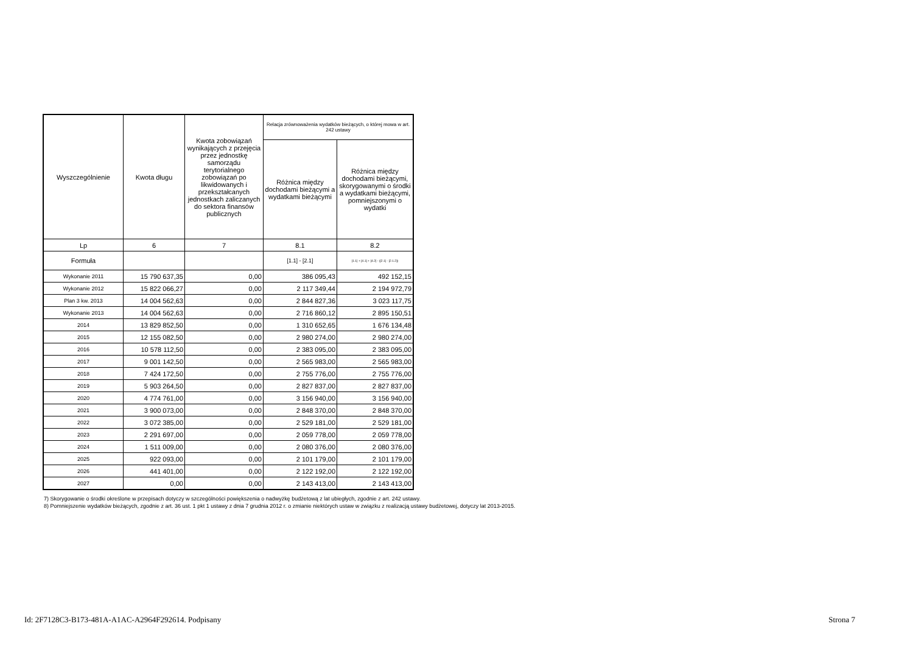| Wyszczególnienie | Kwota długu | Kwota zobowiązań wynikających z przejęcia przez jednostkę samorządu terytorialnego zobowiązań po likwidowanych i przekształcanych jednostkach zaliczanych do sektora finansów publicznych | Relacja zrównoważenia wydatków bieżących, o której mowa w art. 242 ustawy | |
| --- | --- | --- | --- | --- |
| | | | Różnica między dochodami bieżącymi a wydatkami bieżącymi | Różnica między dochodami bieżącymi, skorygowanymi o środki a wydatkami bieżącymi, pomniejszonymi o wydatki |
| Lp | 6 | 7 | 8.1 | 8.2 |
| Formuła | | | [1.1] - [2.1] | [1.1] + [4.1] + [4.2] - ([2.1] - [2.1.2]) |
| Wykonanie 2011 | 15 790 637,35 | 0,00 | 386 095,43 | 492 152,15 |
| Wykonanie 2012 | 15 822 066,27 | 0,00 | 2 117 349,44 | 2 194 972,79 |
| Plan 3 kw. 2013 | 14 004 562,63 | 0,00 | 2 844 827,36 | 3 023 117,75 |
| Wykonanie 2013 | 14 004 562,63 | 0,00 | 2 716 860,12 | 2 895 150,51 |
| 2014 | 13 829 852,50 | 0,00 | 1 310 652,65 | 1 676 134,48 |
| 2015 | 12 155 082,50 | 0,00 | 2 980 274,00 | 2 980 274,00 |
| 2016 | 10 578 112,50 | 0,00 | 2 383 095,00 | 2 383 095,00 |
| 2017 | 9 001 142,50 | 0,00 | 2 565 983,00 | 2 565 983,00 |
| 2018 | 7 424 172,50 | 0,00 | 2 755 776,00 | 2 755 776,00 |
| 2019 | 5 903 264,50 | 0,00 | 2 827 837,00 | 2 827 837,00 |
| 2020 | 4 774 761,00 | 0,00 | 3 156 940,00 | 3 156 940,00 |
| 2021 | 3 900 073,00 | 0,00 | 2 848 370,00 | 2 848 370,00 |
| 2022 | 3 072 385,00 | 0,00 | 2 529 181,00 | 2 529 181,00 |
| 2023 | 2 291 697,00 | 0,00 | 2 059 778,00 | 2 059 778,00 |
| 2024 | 1 511 009,00 | 0,00 | 2 080 376,00 | 2 080 376,00 |
| 2025 | 922 093,00 | 0,00 | 2 101 179,00 | 2 101 179,00 |
| 2026 | 441 401,00 | 0,00 | 2 122 192,00 | 2 122 192,00 |
| 2027 | 0,00 | 0,00 | 2 143 413,00 | 2 143 413,00 |
7) Skorygowanie o środki określone w przepisach dotyczy w szczególności powiększenia o nadwyżkę budżetową z lat ubiegłych, zgodnie z art. 242 ustawy.
8) Pomniejszenie wydatków bieżących, zgodnie z art. 36 ust. 1 pkt 1 ustawy z dnia 7 grudnia 2012 r. o zmianie niektórych ustaw w związku z realizacją ustawy budżetowej, dotyczy lat 2013-2015.
Id: 2F7128C3-B173-481A-A1AC-A2964F292614. Podpisany Strona 7